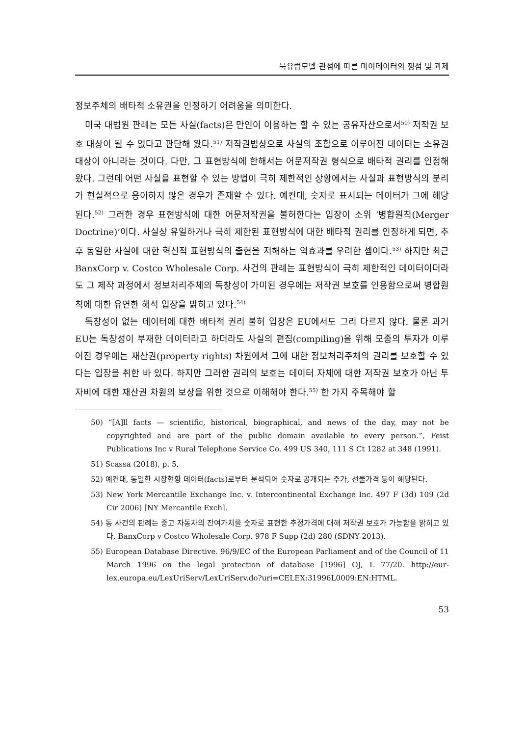북유럽모델 관점에 따른 마이데이터의 쟁점 및 과제
정보주체의 배타적 소유권을 인정하기 어려움을 의미한다.
미국 대법원 판례는 모든 사실(facts)은 만인이 이용하는 할 수 있는 공유자산으로서<sup>50)</sup> 저작권 보호 대상이 될 수 없다고 판단해 왔다.<sup>51)</sup> 저작권법상으로 사실의 조합으로 이루어진 데이터는 소유권 대상이 아니라는 것이다. 다만, 그 표현방식에 한해서는 어문저작권 형식으로 배타적 권리를 인정해 왔다. 그런데 어떤 사실을 표현할 수 있는 방법이 극히 제한적인 상황에서는 사실과 표현방식의 분리가 현실적으로 용이하지 않은 경우가 존재할 수 있다. 예컨대, 숫자로 표시되는 데이터가 그에 해당된다.<sup>52)</sup> 그러한 경우 표현방식에 대한 어문저작권을 불허한다는 입장이 소위 ‘병합원칙(Merger Doctrine)’이다. 사실상 유일하거나 극히 제한된 표현방식에 대한 배타적 권리를 인정하게 되면, 추후 동일한 사실에 대한 혁신적 표현방식의 출현을 저해하는 역효과를 우려한 셈이다.<sup>53)</sup> 하지만 최근 BanxCorp v. Costco Wholesale Corp. 사건의 판례는 표현방식이 극히 제한적인 데이터이더라도 그 제작 과정에서 정보처리주체의 독창성이 가미된 경우에는 저작권 보호를 인용함으로써 병합원칙에 대한 유연한 해석 입장을 밝히고 있다.<sup>54)</sup>
독창성이 없는 데이터에 대한 배타적 권리 불허 입장은 EU에서도 그리 다르지 않다. 물론 과거 EU는 독창성이 부재한 데이터라고 하더라도 사실의 편집(compiling)을 위해 모종의 투자가 이루어진 경우에는 재산권(property rights) 차원에서 그에 대한 정보처리주체의 권리를 보호할 수 있다는 입장을 취한 바 있다. 하지만 그러한 권리의 보호는 데이터 자체에 대한 저작권 보호가 아닌 투자비에 대한 재산권 차원의 보상을 위한 것으로 이해해야 한다.<sup>55)</sup> 한 가지 주목해야 할
50) “[A]ll facts — scientific, historical, biographical, and news of the day, may not be copyrighted and are part of the public domain available to every person.”, Feist Publications Inc v Rural Telephone Service Co. 499 US 340, 111 S Ct 1282 at 348 (1991).
51) Scassa (2018), p. 5.
52) 예컨대, 동일한 시장현황 데이터(facts)로부터 분석되어 숫자로 공개되는 주가, 선물가격 등이 해당된다.
53) New York Mercantile Exchange Inc. v. Intercontinental Exchange Inc. 497 F (3d) 109 (2d Cir 2006) [NY Mercantile Exch].
54) 동 사건의 판례는 중고 자동차의 잔여가치를 숫자로 표현한 추정가격에 대해 저작권 보호가 가능함을 밝히고 있다. BanxCorp v Costco Wholesale Corp. 978 F Supp (2d) 280 (SDNY 2013).
55) European Database Directive. 96/9/EC of the European Parliament and of the Council of 11 March 1996 on the legal protection of database [1996] OJ, L 77/20. http://eur-lex.europa.eu/LexUriServ/LexUriServ.do?uri=CELEX:31996L0009:EN:HTML.
53